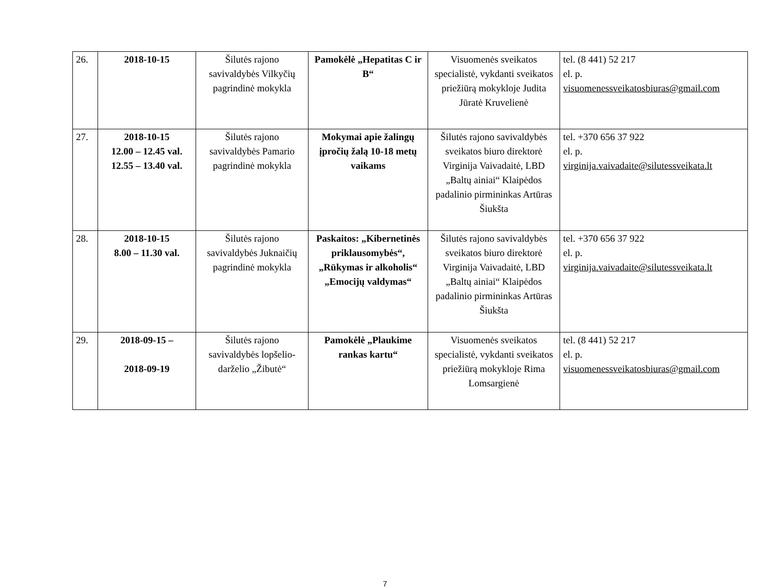| 26. | 2018-10-15 | Šilutės rajono savivaldybės Vilkyčių pagrindinė mokykla | Pamokėlė „Hepatitas C ir B“ | Visuomenės sveikatos specialistė, vykdanti sveikatos priežiūrą mokykloje Judita Jūratė Kruvelienė | tel. (8 441) 52 217 el. p. visuomenessveikatosbiuras@gmail.com |
| 27. | 2018-10-15 12.00 – 12.45 val. 12.55 – 13.40 val. | Šilutės rajono savivaldybės Pamario pagrindinė mokykla | Mokymai apie žalingų įpročių žalą 10-18 metų vaikams | Šilutės rajono savivaldybės sveikatos biuro direktorė Virginija Vaivadaitė, LBD „Baltų ainiai“ Klaipėdos padalinio pirmininkas Artūras Šiukšta | tel. +370 656 37 922 el. p. virginija.vaivadaite@silutessveikata.lt |
| 28. | 2018-10-15 8.00 – 11.30 val. | Šilutės rajono savivaldybės Juknaičių pagrindinė mokykla | Paskaitos: „Kibernetinės priklausomybės“, „Rūkymas ir alkoholis“ „Emocijų valdymas“ | Šilutės rajono savivaldybės sveikatos biuro direktorė Virginija Vaivadaitė, LBD „Baltų ainiai“ Klaipėdos padalinio pirmininkas Artūras Šiukšta | tel. +370 656 37 922 el. p. virginija.vaivadaite@silutessveikata.lt |
| 29. | 2018-09-15 – 2018-09-19 | Šilutės rajono savivaldybės lopšelio-darželio „Žibutė“ | Pamokėlė „Plaukime rankas kartu“ | Visuomenės sveikatos specialistė, vykdanti sveikatos priežiūrą mokykloje Rima Lomsargienė | tel. (8 441) 52 217 el. p. visuomenessveikatosbiuras@gmail.com |
7